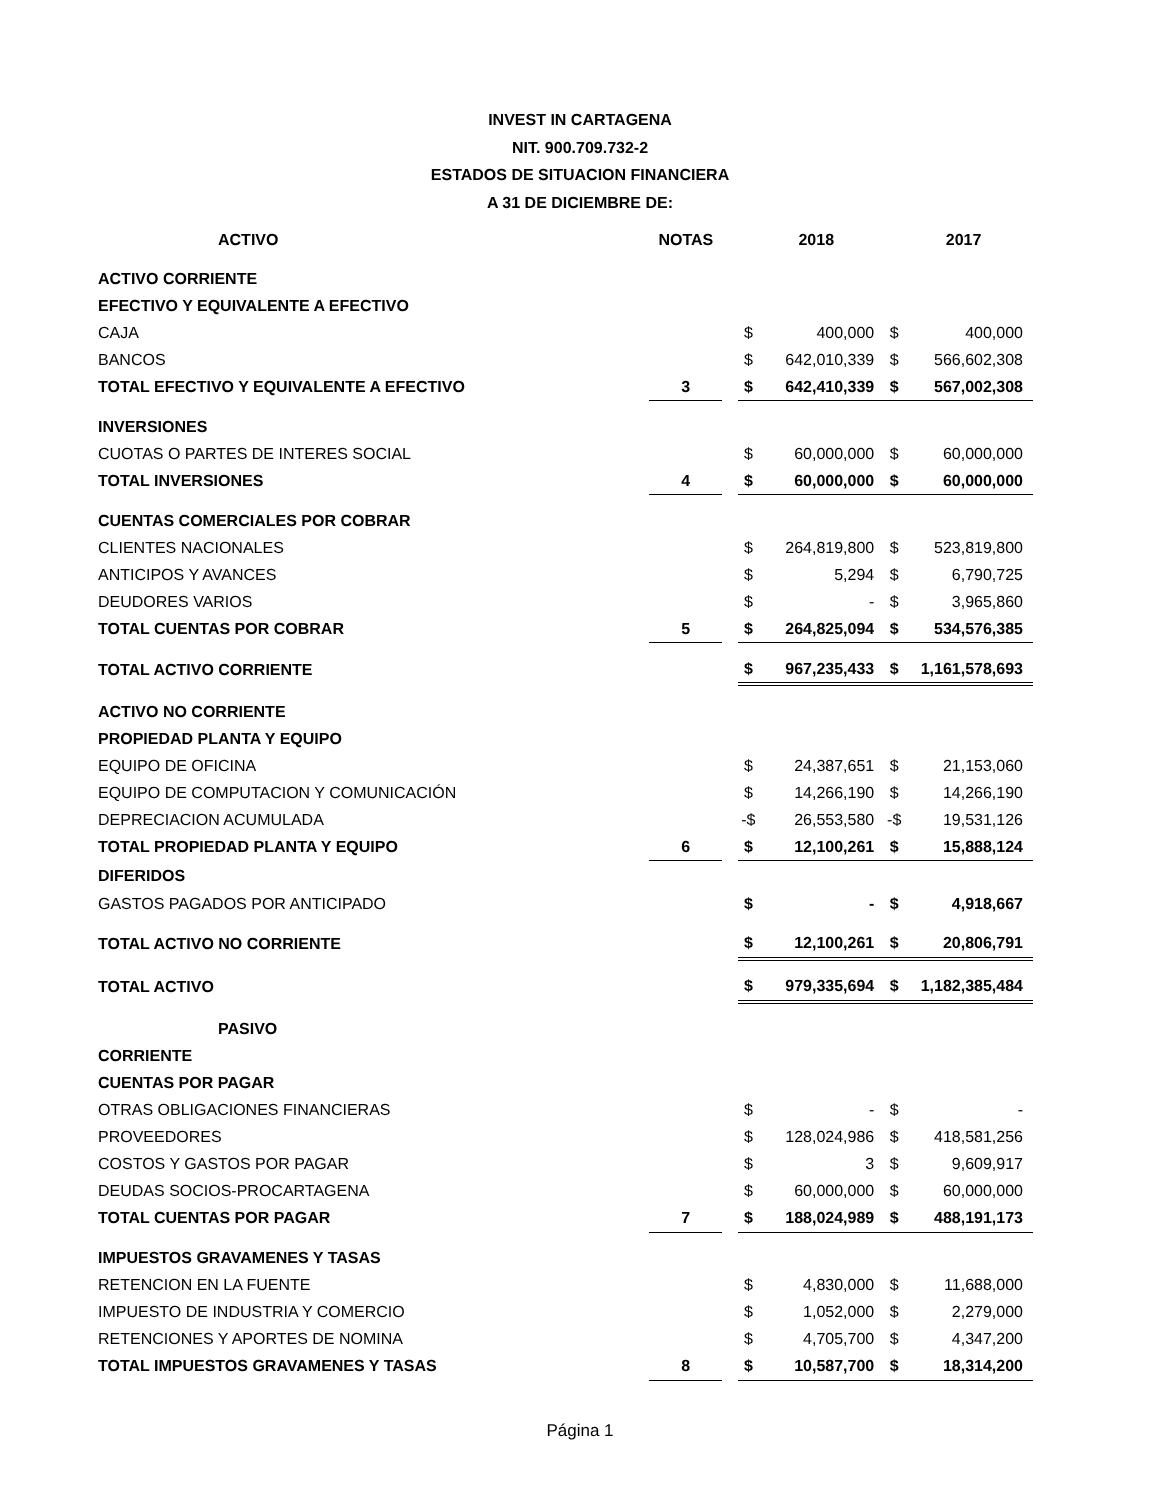INVEST IN CARTAGENA
NIT. 900.709.732-2
ESTADOS DE SITUACION FINANCIERA
A 31 DE DICIEMBRE DE:
| ACTIVO | NOTAS | | | 2018 | | 2017 |
| ACTIVO CORRIENTE | | | | | | |
| EFECTIVO Y EQUIVALENTE A EFECTIVO | | | | | | |
| CAJA | | | $ | 400,000 | $ | 400,000 |
| BANCOS | | | $ | 642,010,339 | $ | 566,602,308 |
| TOTAL EFECTIVO Y EQUIVALENTE A EFECTIVO | 3 | | $ | 642,410,339 | $ | 567,002,308 |
| INVERSIONES | | | | | | |
| CUOTAS O PARTES DE INTERES SOCIAL | | | $ | 60,000,000 | $ | 60,000,000 |
| TOTAL INVERSIONES | 4 | | $ | 60,000,000 | $ | 60,000,000 |
| CUENTAS COMERCIALES POR COBRAR | | | | | | |
| CLIENTES NACIONALES | | | $ | 264,819,800 | $ | 523,819,800 |
| ANTICIPOS Y AVANCES | | | $ | 5,294 | $ | 6,790,725 |
| DEUDORES VARIOS | | | $ | - | $ | 3,965,860 |
| TOTAL CUENTAS POR COBRAR | 5 | | $ | 264,825,094 | $ | 534,576,385 |
| TOTAL ACTIVO CORRIENTE | | | $ | 967,235,433 | $ | 1,161,578,693 |
| ACTIVO NO CORRIENTE | | | | | | |
| PROPIEDAD PLANTA Y EQUIPO | | | | | | |
| EQUIPO DE OFICINA | | | $ | 24,387,651 | $ | 21,153,060 |
| EQUIPO DE COMPUTACION Y COMUNICACIÓN | | | $ | 14,266,190 | $ | 14,266,190 |
| DEPRECIACION ACUMULADA | | | -$ | 26,553,580 | -$ | 19,531,126 |
| TOTAL PROPIEDAD PLANTA Y EQUIPO | 6 | | $ | 12,100,261 | $ | 15,888,124 |
| DIFERIDOS | | | | | | |
| GASTOS PAGADOS POR ANTICIPADO | | | $ | - | $ | 4,918,667 |
| TOTAL ACTIVO NO CORRIENTE | | | $ | 12,100,261 | $ | 20,806,791 |
| TOTAL ACTIVO | | | $ | 979,335,694 | $ | 1,182,385,484 |
| PASIVO | | | | | | |
| CORRIENTE | | | | | | |
| CUENTAS POR PAGAR | | | | | | |
| OTRAS OBLIGACIONES FINANCIERAS | | | $ | - | $ | - |
| PROVEEDORES | | | $ | 128,024,986 | $ | 418,581,256 |
| COSTOS Y GASTOS POR PAGAR | | | $ | 3 | $ | 9,609,917 |
| DEUDAS SOCIOS-PROCARTAGENA | | | $ | 60,000,000 | $ | 60,000,000 |
| TOTAL CUENTAS POR PAGAR | 7 | | $ | 188,024,989 | $ | 488,191,173 |
| IMPUESTOS GRAVAMENES Y TASAS | | | | | | |
| RETENCION EN LA FUENTE | | | $ | 4,830,000 | $ | 11,688,000 |
| IMPUESTO DE INDUSTRIA Y COMERCIO | | | $ | 1,052,000 | $ | 2,279,000 |
| RETENCIONES Y APORTES DE NOMINA | | | $ | 4,705,700 | $ | 4,347,200 |
| TOTAL IMPUESTOS GRAVAMENES Y TASAS | 8 | | $ | 10,587,700 | $ | 18,314,200 |
Página 1